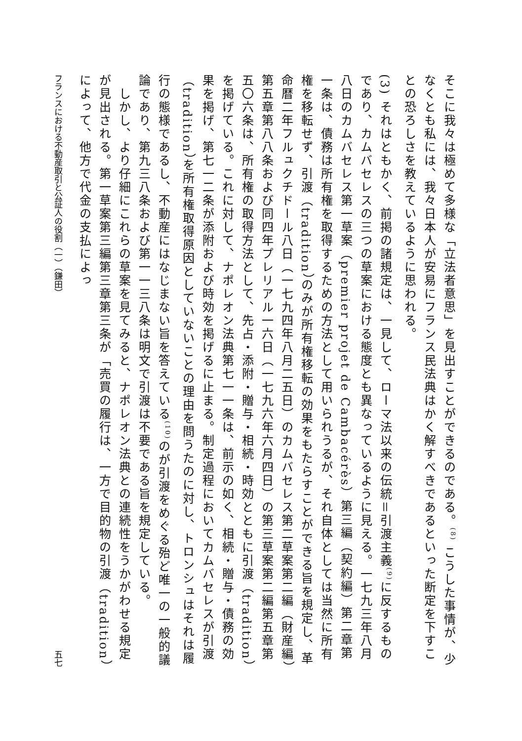そこに我々は極めて多様な「立法者意思」を見出すことができるのである。<sup>(8)</sup> こうした事情が、少なくとも私には、我々日本人が安易にフランス民法典はかく解すべきであるといった断定を下すことの恐ろしさを教えているように思われる。
(3) それはともかく、前掲の諸規定は、一見して、ローマ法以来の伝統＝引渡主義<sup>(9)</sup>に反するものであり、カムバセレスの三つの草案における態度とも異なっているように見える。一七九三年八月八日のカムバセレス第一草案（premier projet de Cambacérès）第三編（契約編）第二章第一条は、債務は所有権を取得するための方法として用いられうるが、それ自体としては当然に所有権を移転せず、引渡（tradition）のみが所有権移転の効果をもたらすことができる旨を規定し、革命暦二年フルュクチドール八日（一七九四年八月二五日）のカムバセレス第二草案第二編（財産編）第五章第八八条および同四年プレリアル一六日（一七九六年六月四日）の第三草案第二編第五章第五〇六条は、所有権の取得方法として、先占・添附・贈与・相続・時効とともに引渡（tradition）を掲げている。これに対して、ナポレオン法典第七一一条は、前示の如く、相続・贈与・債務の効果を掲げ、第七一二条が添附および時効を掲げるに止まる。制定過程においてカムバセレスが引渡（tradition）を所有権取得原因としていないことの理由を問うたのに対し、トロンシュはそれは履行の態様であるし、不動産にはなじまない旨を答えている<sup>(10)</sup>のが引渡をめぐる殆ど唯一の一般的議論であり、第九三八条および第一一三八条は明文で引渡は不要である旨を規定している。
　しかし、より仔細にこれらの草案を見てみると、ナポレオン法典との連続性をうかがわせる規定が見出される。第一草案第三編第三章第三条が「売買の履行は、一方で目的物の引渡（tradition）によって、他方で代金の支払によっ
フランスにおける不動産取引と公証人の役割（一）（鎌田） 五七